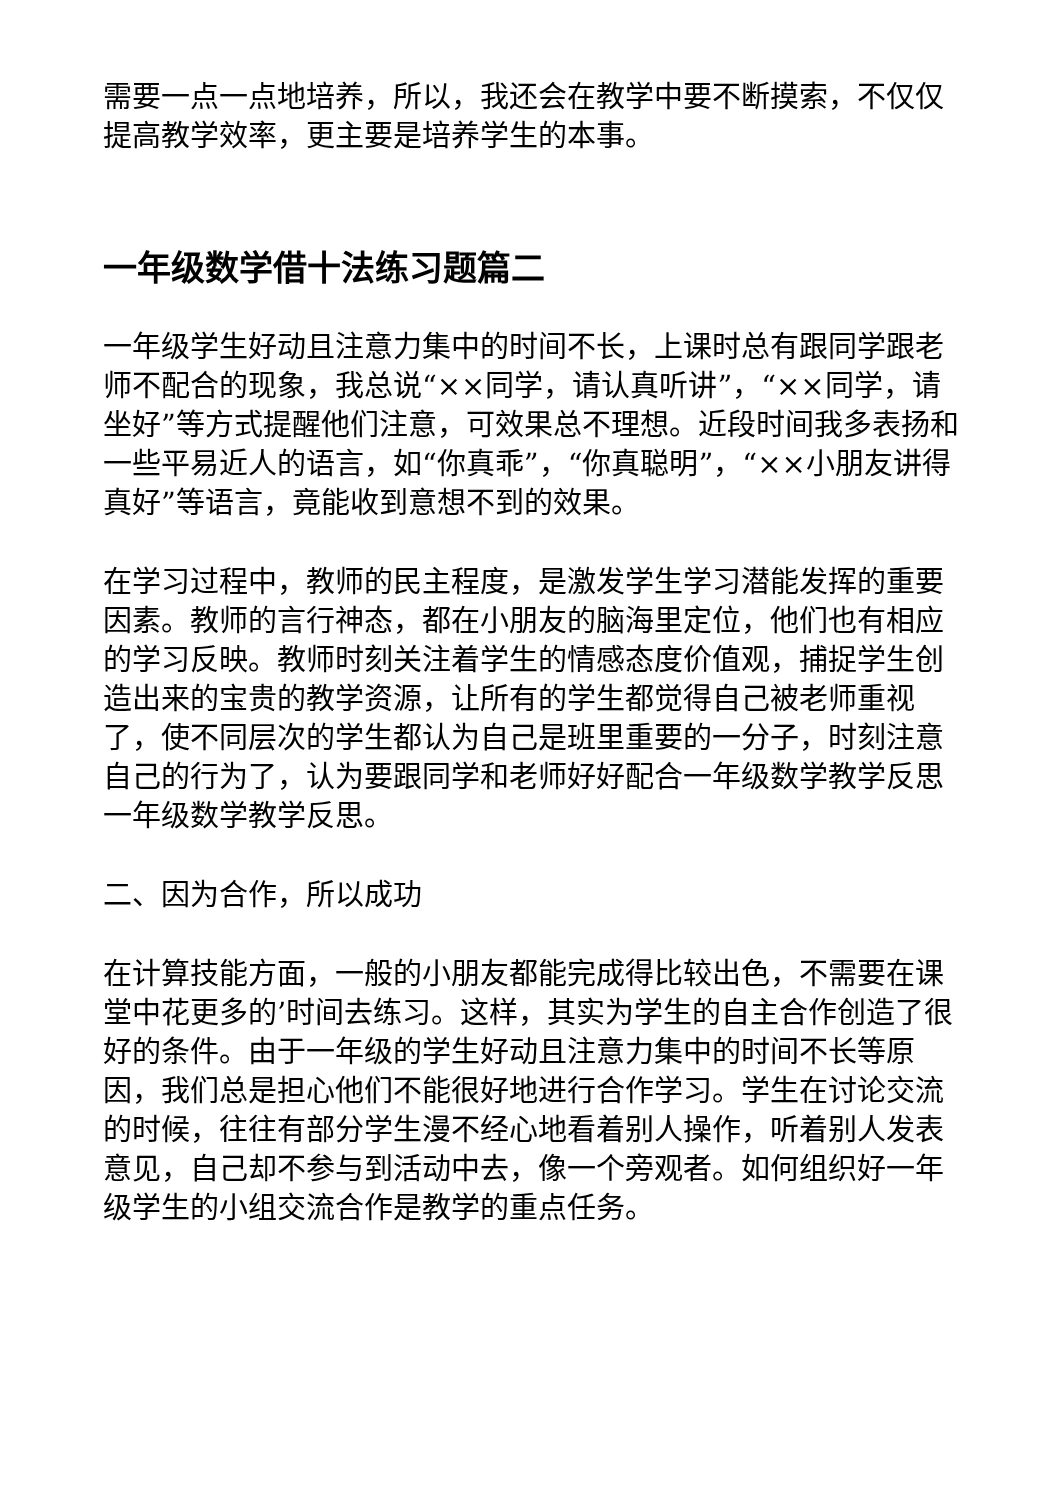需要一点一点地培养，所以，我还会在教学中要不断摸索，不仅仅提高教学效率，更主要是培养学生的本事。
一年级数学借十法练习题篇二
一年级学生好动且注意力集中的时间不长，上课时总有跟同学跟老师不配合的现象，我总说“××同学，请认真听讲”，“××同学，请坐好”等方式提醒他们注意，可效果总不理想。近段时间我多表扬和一些平易近人的语言，如“你真乖”，“你真聪明”，“××小朋友讲得真好”等语言，竟能收到意想不到的效果。
在学习过程中，教师的民主程度，是激发学生学习潜能发挥的重要因素。教师的言行神态，都在小朋友的脑海里定位，他们也有相应的学习反映。教师时刻关注着学生的情感态度价值观，捕捉学生创造出来的宝贵的教学资源，让所有的学生都觉得自己被老师重视了，使不同层次的学生都认为自己是班里重要的一分子，时刻注意自己的行为了，认为要跟同学和老师好好配合一年级数学教学反思一年级数学教学反思。
二、因为合作，所以成功
在计算技能方面，一般的小朋友都能完成得比较出色，不需要在课堂中花更多的’时间去练习。这样，其实为学生的自主合作创造了很好的条件。由于一年级的学生好动且注意力集中的时间不长等原因，我们总是担心他们不能很好地进行合作学习。学生在讨论交流的时候，往往有部分学生漫不经心地看着别人操作，听着别人发表意见，自己却不参与到活动中去，像一个旁观者。如何组织好一年级学生的小组交流合作是教学的重点任务。